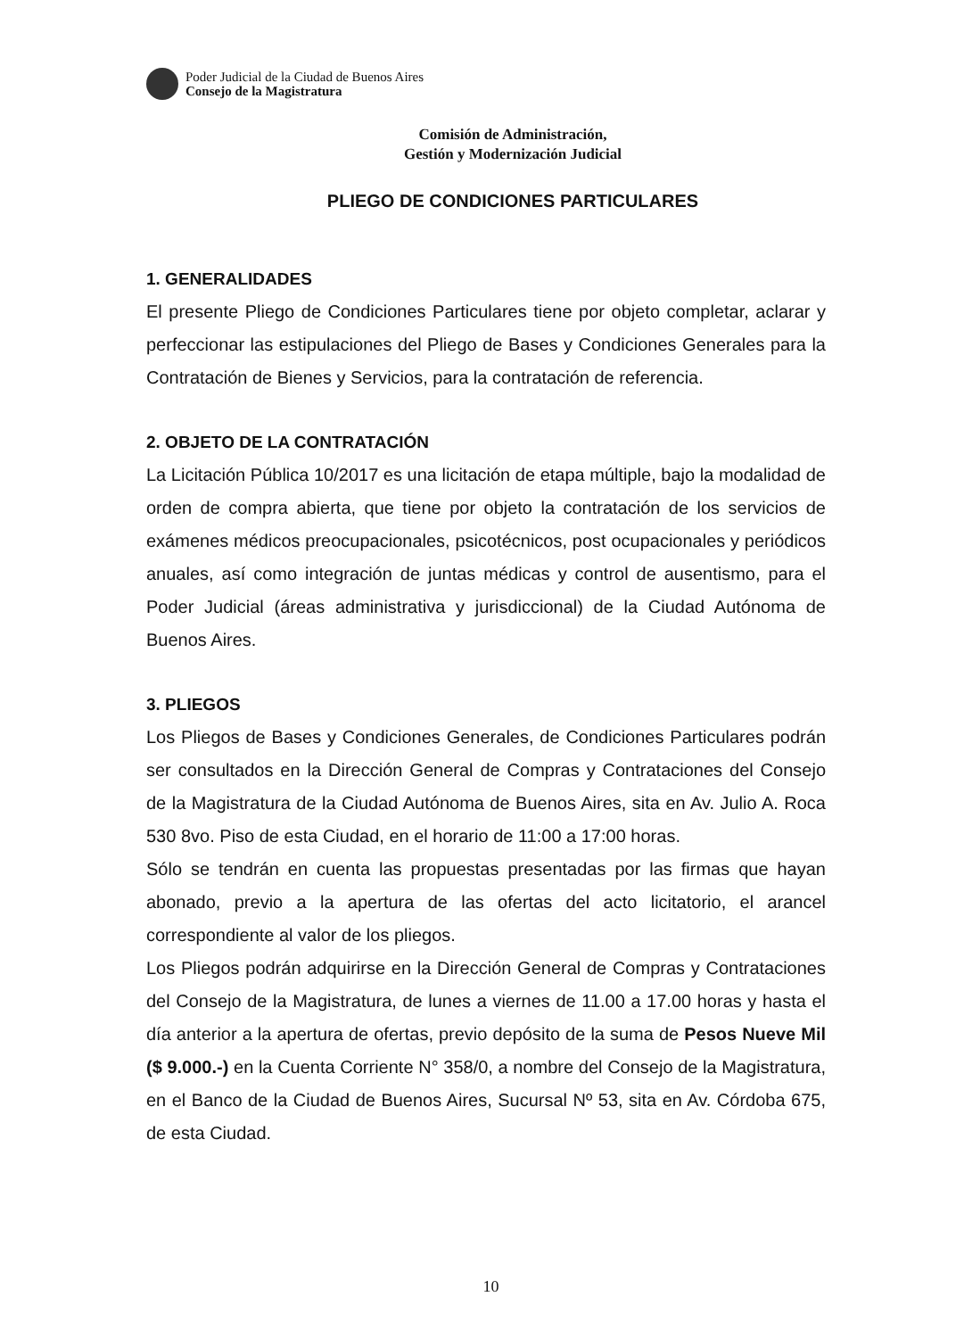Poder Judicial de la Ciudad de Buenos Aires
Consejo de la Magistratura
Comisión de Administración,
Gestión y Modernización Judicial
PLIEGO DE CONDICIONES PARTICULARES
1. GENERALIDADES
El presente Pliego de Condiciones Particulares tiene por objeto completar, aclarar y perfeccionar las estipulaciones del Pliego de Bases y Condiciones Generales para la Contratación de Bienes y Servicios, para la contratación de referencia.
2. OBJETO DE LA CONTRATACIÓN
La Licitación Pública 10/2017 es una licitación de etapa múltiple, bajo la modalidad de orden de compra abierta, que tiene por objeto la contratación de los servicios de exámenes médicos preocupacionales, psicotécnicos, post ocupacionales y periódicos anuales, así como integración de juntas médicas y control de ausentismo, para el Poder Judicial (áreas administrativa y jurisdiccional) de la Ciudad Autónoma de Buenos Aires.
3. PLIEGOS
Los Pliegos de Bases y Condiciones Generales, de Condiciones Particulares podrán ser consultados en la Dirección General de Compras y Contrataciones del Consejo de la Magistratura de la Ciudad Autónoma de Buenos Aires, sita en Av. Julio A. Roca 530 8vo. Piso de esta Ciudad, en el horario de 11:00 a 17:00 horas.
Sólo se tendrán en cuenta las propuestas presentadas por las firmas que hayan abonado, previo a la apertura de las ofertas del acto licitatorio, el arancel correspondiente al valor de los pliegos.
Los Pliegos podrán adquirirse en la Dirección General de Compras y Contrataciones del Consejo de la Magistratura, de lunes a viernes de 11.00 a 17.00 horas y hasta el día anterior a la apertura de ofertas, previo depósito de la suma de Pesos Nueve Mil ($ 9.000.-) en la Cuenta Corriente N° 358/0, a nombre del Consejo de la Magistratura, en el Banco de la Ciudad de Buenos Aires, Sucursal Nº 53, sita en Av. Córdoba 675, de esta Ciudad.
10